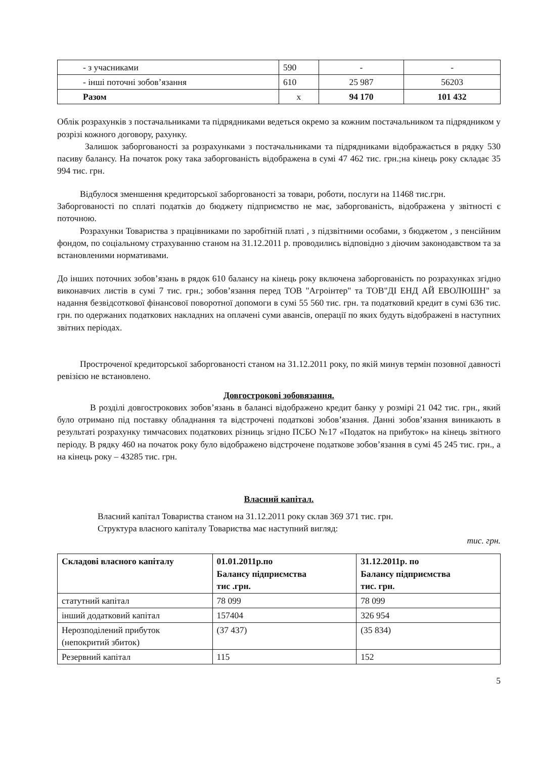| - з учасниками | 590 | - | - |
| - інші поточні зобов’язання | 610 | 25 987 | 56203 |
| Разом | х | 94 170 | 101 432 |
Облік розрахунків з постачальниками та підрядниками ведеться окремо за кожним постачальником та підрядником у розрізі кожного договору, рахунку.
Залишок заборгованості за розрахунками з постачальниками та підрядниками відображається в рядку 530 пасиву балансу. На початок року така заборгованість відображена в сумі 47 462 тис. грн.;на кінець року складає 35 994 тис. грн.
Відбулося зменшення кредиторської заборгованості за товари, роботи, послуги на 11468 тис.грн.
Заборгованості по сплаті податків до бюджету підприємство не має, заборгованість, відображена у звітності є поточною.
Розрахунки Товариства з працівниками по заробітній платі , з підзвітними особами, з бюджетом , з пенсійним фондом, по соціальному страхуванню станом на 31.12.2011 р. проводились відповідно з діючим законодавством та за встановленими нормативами.
До інших поточних зобов’язань в рядок 610 балансу на кінець року включена заборгованість по розрахунках згідно виконавчих листів в сумі 7 тис. грн.; зобов’язання перед ТОВ "Агроінтер" та ТОВ"ДІ ЕНД АЙ ЕВОЛЮШН" за надання безвідсоткової фінансової поворотної допомоги в сумі 55 560 тис. грн. та податковий кредит в сумі 636 тис. грн. по одержаних податкових накладних на оплачені суми авансів, операції по яких будуть відображені в наступних звітних періодах.
Простроченої кредиторської заборгованості станом на 31.12.2011 року, по якій минув термін позовної давності ревізією не встановлено.
Довгострокові зобовязання.
В розділі довгострокових зобов’язань в балансі відображено кредит банку у розмірі 21 042 тис. грн., який було отримано під поставку обладнання та відстрочені податкові зобов’язання. Данні зобов’язання виникають в результаті розрахунку тимчасових податкових різниць згідно ПСБО №17 «Податок на прибуток» на кінець звітного періоду. В рядку 460 на початок року було відображено відстрочене податкове зобов’язання в сумі 45 245 тис. грн., а на кінець року – 43285 тис. грн.
Власний капітал.
Власний капітал Товариства станом на 31.12.2011 року склав 369 371 тис. грн.
Структура власного капіталу Товариства має наступний вигляд:
тис. грн.
| Складові власного капіталу | 01.01.2011р.по Балансу підприємства тис .грн. | 31.12.2011р. по Балансу підприємства тис. грн. |
| --- | --- | --- |
| статутний капітал | 78 099 | 78 099 |
| інший додатковий капітал | 157404 | 326 954 |
| Нерозподілений прибуток (непокритий збиток) | (37 437) | (35 834) |
| Резервний капітал | 115 | 152 |
5